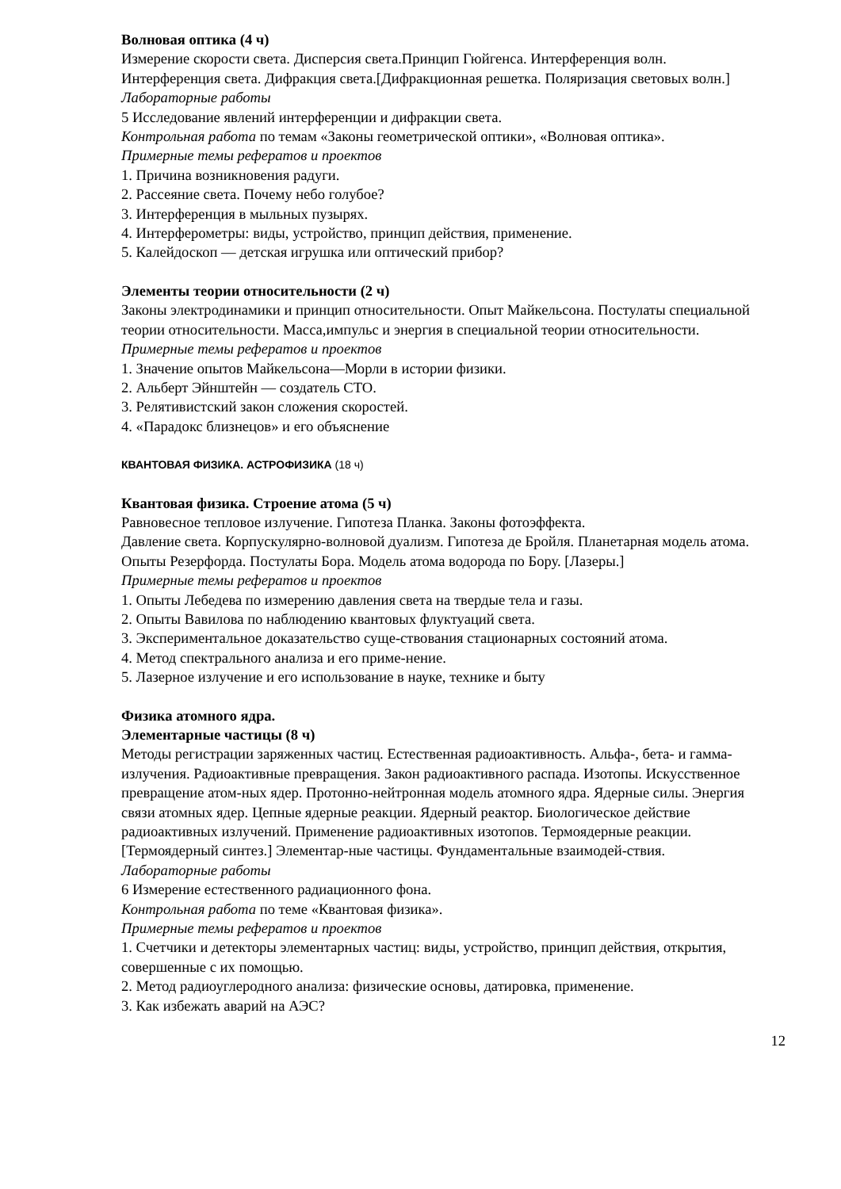Волновая оптика (4 ч)
Измерение скорости света. Дисперсия света.Принцип Гюйгенса. Интерференция волн. Интерференция света. Дифракция света.[Дифракционная решетка. Поляризация световых волн.]
Лабораторные работы
5 Исследование явлений интерференции и дифракции света.
Контрольная работа по темам «Законы геометрической оптики», «Волновая оптика».
Примерные темы рефератов и проектов
1. Причина возникновения радуги.
2. Рассеяние света. Почему небо голубое?
3. Интерференция в мыльных пузырях.
4. Интерферометры: виды, устройство, принцип действия, применение.
5. Калейдоскоп — детская игрушка или оптический прибор?
Элементы теории относительности (2 ч)
Законы электродинамики и принцип относительности. Опыт Майкельсона. Постулаты специальной теории относительности. Масса,импульс и энергия в специальной теории относительности.
Примерные темы рефератов и проектов
1. Значение опытов Майкельсона—Морли в истории физики.
2. Альберт Эйнштейн — создатель СТО.
3. Релятивистский закон сложения скоростей.
4. «Парадокс близнецов» и его объяснение
КВАНТОВАЯ ФИЗИКА. АСТРОФИЗИКА (18 ч)
Квантовая физика. Строение атома (5 ч)
Равновесное тепловое излучение. Гипотеза Планка. Законы фотоэффекта.
Давление света. Корпускулярно-волновой дуализм. Гипотеза де Бройля. Планетарная модель атома. Опыты Резерфорда. Постулаты Бора. Модель атома водорода по Бору. [Лазеры.]
Примерные темы рефератов и проектов
1. Опыты Лебедева по измерению давления света на твердые тела и газы.
2. Опыты Вавилова по наблюдению квантовых флуктуаций света.
3. Экспериментальное доказательство суще-ствования стационарных состояний атома.
4. Метод спектрального анализа и его приме-нение.
5. Лазерное излучение и его использование в науке, технике и быту
Физика атомного ядра.
Элементарные частицы (8 ч)
Методы регистрации заряженных частиц. Естественная радиоактивность. Альфа-, бета- и гамма-излучения. Радиоактивные превращения. Закон радиоактивного распада. Изотопы. Искусственное превращение атом-ных ядер. Протонно-нейтронная модель атомного ядра. Ядерные силы. Энергия связи атомных ядер. Цепные ядерные реакции. Ядерный реактор. Биологическое действие радиоактивных излучений. Применение радиоактивных изотопов. Термоядерные реакции. [Термоядерный синтез.] Элементар-ные частицы. Фундаментальные взаимодей-ствия.
Лабораторные работы
6 Измерение естественного радиационного фона.
Контрольная работа по теме «Квантовая физика».
Примерные темы рефератов и проектов
1. Счетчики и детекторы элементарных частиц: виды, устройство, принцип действия, открытия, совершенные с их помощью.
2. Метод радиоуглеродного анализа: физические основы, датировка, применение.
3. Как избежать аварий на АЭС?
12